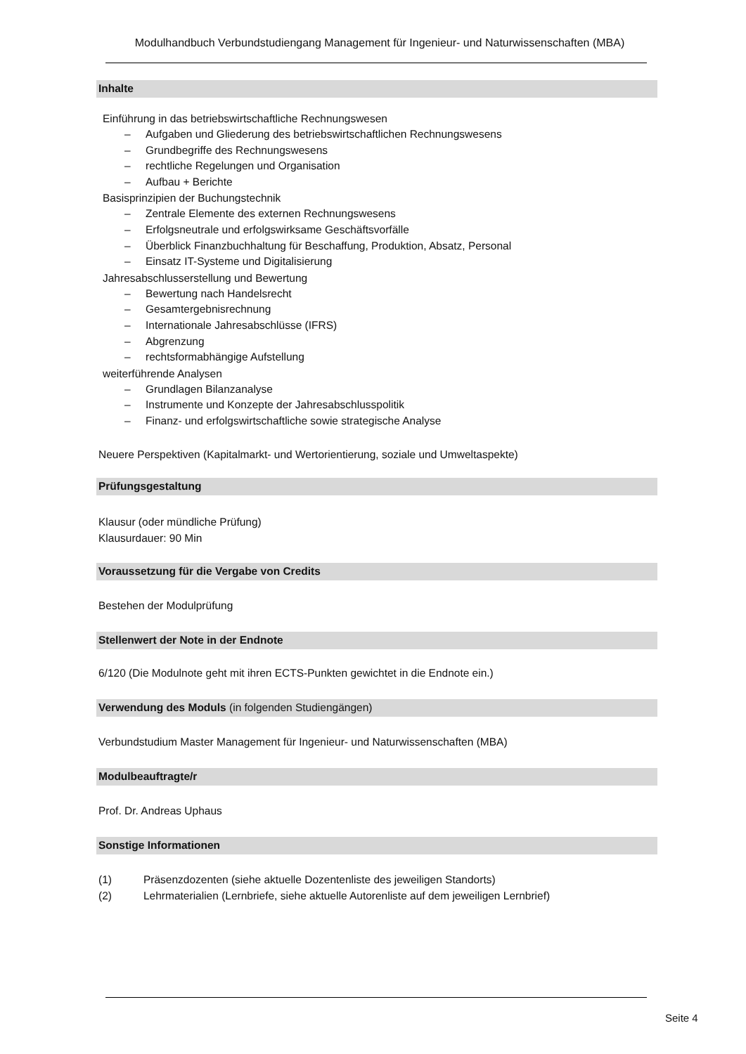Modulhandbuch Verbundstudiengang Management für Ingenieur- und Naturwissenschaften (MBA)
Inhalte
Einführung in das betriebswirtschaftliche Rechnungswesen
– Aufgaben und Gliederung des betriebswirtschaftlichen Rechnungswesens
– Grundbegriffe des Rechnungswesens
– rechtliche Regelungen und Organisation
– Aufbau + Berichte
Basisprinzipien der Buchungstechnik
– Zentrale Elemente des externen Rechnungswesens
– Erfolgsneutrale und erfolgswirksame Geschäftsvorfälle
– Überblick Finanzbuchhaltung für Beschaffung, Produktion, Absatz, Personal
– Einsatz IT-Systeme und Digitalisierung
Jahresabschlusserstellung und Bewertung
– Bewertung nach Handelsrecht
– Gesamtergebnisrechnung
– Internationale Jahresabschlüsse (IFRS)
– Abgrenzung
– rechtsformabhängige Aufstellung
weiterführende Analysen
– Grundlagen Bilanzanalyse
– Instrumente und Konzepte der Jahresabschlusspolitik
– Finanz- und erfolgswirtschaftliche sowie strategische Analyse
Neuere Perspektiven (Kapitalmarkt- und Wertorientierung, soziale und Umweltaspekte)
Prüfungsgestaltung
Klausur (oder mündliche Prüfung)
Klausurdauer: 90 Min
Voraussetzung für die Vergabe von Credits
Bestehen der Modulprüfung
Stellenwert der Note in der Endnote
6/120 (Die Modulnote geht mit ihren ECTS-Punkten gewichtet in die Endnote ein.)
Verwendung des Moduls (in folgenden Studiengängen)
Verbundstudium Master Management für Ingenieur- und Naturwissenschaften (MBA)
Modulbeauftragte/r
Prof. Dr. Andreas Uphaus
Sonstige Informationen
(1) Präsenzdozenten (siehe aktuelle Dozentenliste des jeweiligen Standorts)
(2) Lehrmaterialien (Lernbriefe, siehe aktuelle Autorenliste auf dem jeweiligen Lernbrief)
Seite 4